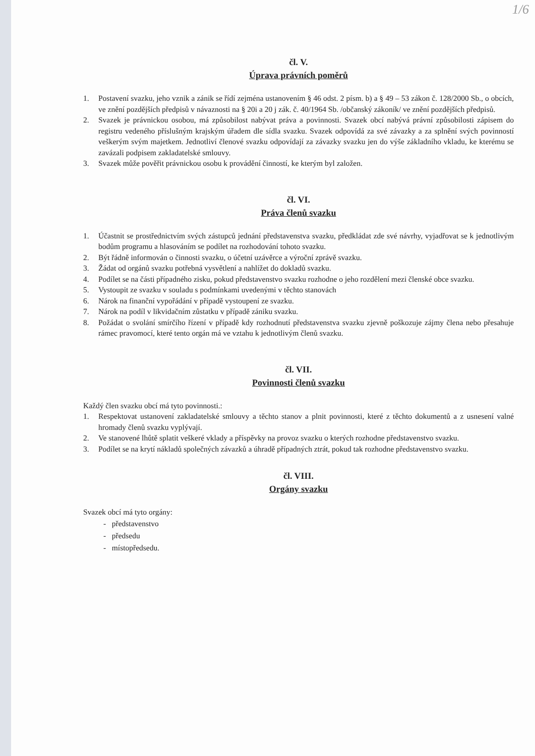1/6
čl. V.
Úprava právních poměrů
1. Postavení svazku, jeho vznik a zánik se řídí zejména ustanovením § 46 odst. 2 písm. b) a § 49 – 53 zákon č. 128/2000 Sb., o obcích, ve znění pozdějších předpisů v návaznosti na § 20i a 20 j zák. č. 40/1964 Sb. /občanský zákoník/ ve znění pozdějších předpisů.
2. Svazek je právnickou osobou, má způsobilost nabývat práva a povinnosti. Svazek obcí nabývá právní způsobilosti zápisem do registru vedeného příslušným krajským úřadem dle sídla svazku. Svazek odpovídá za své závazky a za splnění svých povinností veškerým svým majetkem. Jednotliví členové svazku odpovídají za závazky svazku jen do výše základního vkladu, ke kterému se zavázali podpisem zakladatelské smlouvy.
3. Svazek může pověřit právnickou osobu k provádění činností, ke kterým byl založen.
čl. VI.
Práva členů svazku
1. Účastnit se prostřednictvím svých zástupců jednání představenstva svazku, předkládat zde své návrhy, vyjadřovat se k jednotlivým bodům programu a hlasováním se podílet na rozhodování tohoto svazku.
2. Být řádně informován o činnosti svazku, o účetní uzávěrce a výroční zprávě svazku.
3. Žádat od orgánů svazku potřebná vysvětlení a nahlížet do dokladů svazku.
4. Podílet se na části případného zisku, pokud představenstvo svazku rozhodne o jeho rozdělení mezi členské obce svazku.
5. Vystoupit ze svazku v souladu s podmínkami uvedenými v těchto stanovách
6. Nárok na finanční vypořádání v případě vystoupení ze svazku.
7. Nárok na podíl v likvidačním zůstatku v případě zániku svazku.
8. Požádat o svolání smírčího řízení v případě kdy rozhodnutí představenstva svazku zjevně poškozuje zájmy člena nebo přesahuje rámec pravomocí, které tento orgán má ve vztahu k jednotlivým členů svazku.
čl. VII.
Povinnosti členů svazku
Každý člen svazku obcí má tyto povinnosti.:
1. Respektovat ustanovení zakladatelské smlouvy a těchto stanov a plnit povinnosti, které z těchto dokumentů a z usnesení valné hromady členů svazku vyplývají.
2. Ve stanovené lhůtě splatit veškeré vklady a příspěvky na provoz svazku o kterých rozhodne představenstvo svazku.
3. Podílet se na krytí nákladů společných závazků a úhradě případných ztrát, pokud tak rozhodne představenstvo svazku.
čl. VIII.
Orgány svazku
Svazek obcí má tyto orgány:
- představenstvo
- předsedu
- místopředsedu.